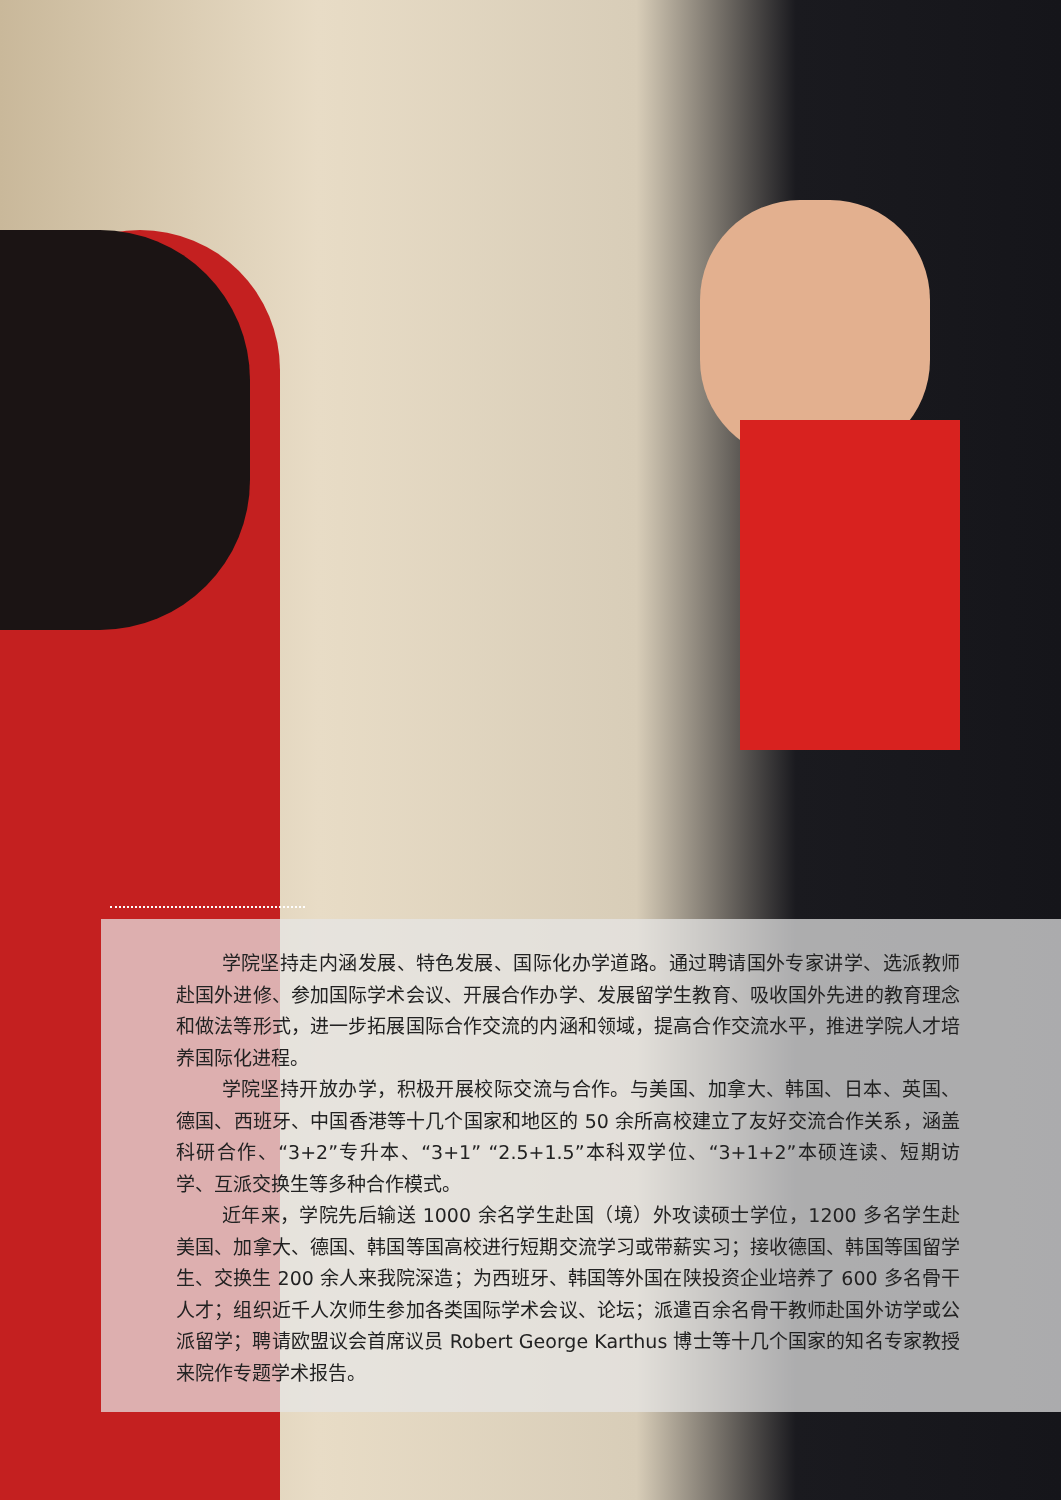学院坚持走内涵发展、特色发展、国际化办学道路。通过聘请国外专家讲学、选派教师赴国外进修、参加国际学术会议、开展合作办学、发展留学生教育、吸收国外先进的教育理念和做法等形式，进一步拓展国际合作交流的内涵和领域，提高合作交流水平，推进学院人才培养国际化进程。
学院坚持开放办学，积极开展校际交流与合作。与美国、加拿大、韩国、日本、英国、德国、西班牙、中国香港等十几个国家和地区的 50 余所高校建立了友好交流合作关系，涵盖科研合作、“3+2”专升本、“3+1” “2.5+1.5”本科双学位、“3+1+2”本硕连读、短期访学、互派交换生等多种合作模式。
近年来，学院先后输送 1000 余名学生赴国（境）外攻读硕士学位，1200 多名学生赴美国、加拿大、德国、韩国等国高校进行短期交流学习或带薪实习；接收德国、韩国等国留学生、交换生 200 余人来我院深造；为西班牙、韩国等外国在陕投资企业培养了 600 多名骨干人才；组织近千人次师生参加各类国际学术会议、论坛；派遣百余名骨干教师赴国外访学或公派留学；聘请欧盟议会首席议员 Robert George Karthus 博士等十几个国家的知名专家教授来院作专题学术报告。